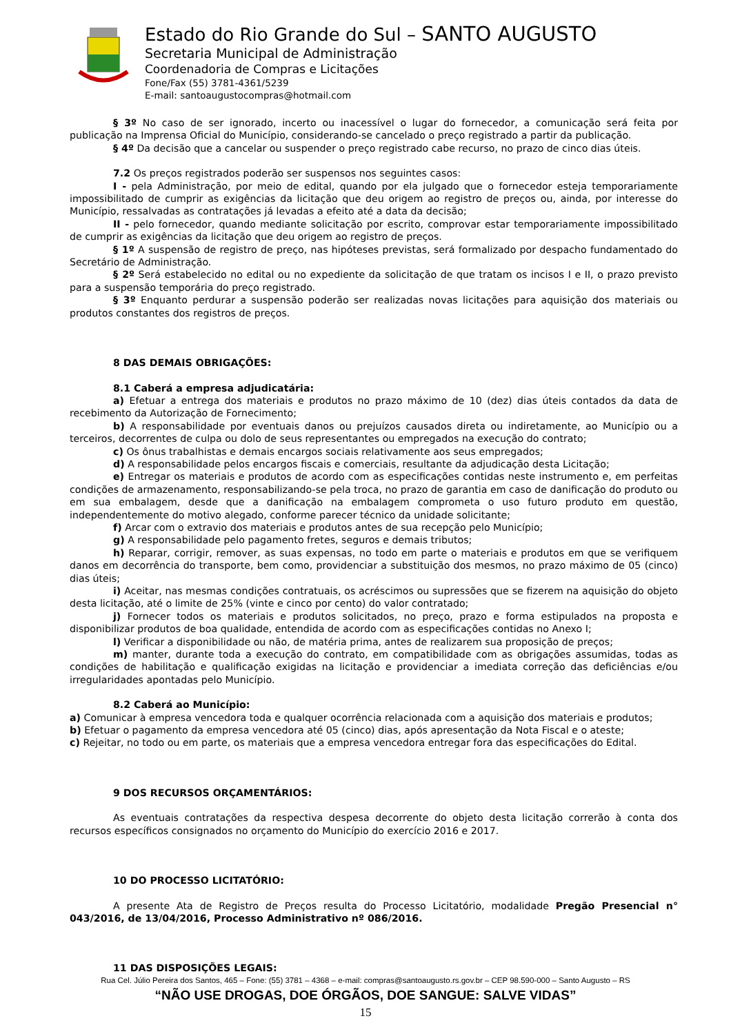Estado do Rio Grande do Sul – SANTO AUGUSTO
Secretaria Municipal de Administração
Coordenadoria de Compras e Licitações
Fone/Fax (55) 3781-4361/5239
E-mail: santoaugustocompras@hotmail.com
§ 3º No caso de ser ignorado, incerto ou inacessível o lugar do fornecedor, a comunicação será feita por publicação na Imprensa Oficial do Município, considerando-se cancelado o preço registrado a partir da publicação.
§ 4º Da decisão que a cancelar ou suspender o preço registrado cabe recurso, no prazo de cinco dias úteis.
7.2 Os preços registrados poderão ser suspensos nos seguintes casos:
I - pela Administração, por meio de edital, quando por ela julgado que o fornecedor esteja temporariamente impossibilitado de cumprir as exigências da licitação que deu origem ao registro de preços ou, ainda, por interesse do Município, ressalvadas as contratações já levadas a efeito até a data da decisão;
II - pelo fornecedor, quando mediante solicitação por escrito, comprovar estar temporariamente impossibilitado de cumprir as exigências da licitação que deu origem ao registro de preços.
§ 1º A suspensão de registro de preço, nas hipóteses previstas, será formalizado por despacho fundamentado do Secretário de Administração.
§ 2º Será estabelecido no edital ou no expediente da solicitação de que tratam os incisos I e II, o prazo previsto para a suspensão temporária do preço registrado.
§ 3º Enquanto perdurar a suspensão poderão ser realizadas novas licitações para aquisição dos materiais ou produtos constantes dos registros de preços.
8 DAS DEMAIS OBRIGAÇÕES:
8.1 Caberá a empresa adjudicatária:
a) Efetuar a entrega dos materiais e produtos no prazo máximo de 10 (dez) dias úteis contados da data de recebimento da Autorização de Fornecimento;
b) A responsabilidade por eventuais danos ou prejuízos causados direta ou indiretamente, ao Município ou a terceiros, decorrentes de culpa ou dolo de seus representantes ou empregados na execução do contrato;
c) Os ônus trabalhistas e demais encargos sociais relativamente aos seus empregados;
d) A responsabilidade pelos encargos fiscais e comerciais, resultante da adjudicação desta Licitação;
e) Entregar os materiais e produtos de acordo com as especificações contidas neste instrumento e, em perfeitas condições de armazenamento, responsabilizando-se pela troca, no prazo de garantia em caso de danificação do produto ou em sua embalagem, desde que a danificação na embalagem comprometa o uso futuro produto em questão, independentemente do motivo alegado, conforme parecer técnico da unidade solicitante;
f) Arcar com o extravio dos materiais e produtos antes de sua recepção pelo Município;
g) A responsabilidade pelo pagamento fretes, seguros e demais tributos;
h) Reparar, corrigir, remover, as suas expensas, no todo em parte o materiais e produtos em que se verifiquem danos em decorrência do transporte, bem como, providenciar a substituição dos mesmos, no prazo máximo de 05 (cinco) dias úteis;
i) Aceitar, nas mesmas condições contratuais, os acréscimos ou supressões que se fizerem na aquisição do objeto desta licitação, até o limite de 25% (vinte e cinco por cento) do valor contratado;
j) Fornecer todos os materiais e produtos solicitados, no preço, prazo e forma estipulados na proposta e disponibilizar produtos de boa qualidade, entendida de acordo com as especificações contidas no Anexo I;
l) Verificar a disponibilidade ou não, de matéria prima, antes de realizarem sua proposição de preços;
m) manter, durante toda a execução do contrato, em compatibilidade com as obrigações assumidas, todas as condições de habilitação e qualificação exigidas na licitação e providenciar a imediata correção das deficiências e/ou irregularidades apontadas pelo Município.
8.2 Caberá ao Município:
a) Comunicar à empresa vencedora toda e qualquer ocorrência relacionada com a aquisição dos materiais e produtos;
b) Efetuar o pagamento da empresa vencedora até 05 (cinco) dias, após apresentação da Nota Fiscal e o ateste;
c) Rejeitar, no todo ou em parte, os materiais que a empresa vencedora entregar fora das especificações do Edital.
9 DOS RECURSOS ORÇAMENTÁRIOS:
As eventuais contratações da respectiva despesa decorrente do objeto desta licitação correrão à conta dos recursos específicos consignados no orçamento do Município do exercício 2016 e 2017.
10 DO PROCESSO LICITATÓRIO:
A presente Ata de Registro de Preços resulta do Processo Licitatório, modalidade Pregão Presencial n° 043/2016, de 13/04/2016, Processo Administrativo nº 086/2016.
11 DAS DISPOSIÇÕES LEGAIS:
Rua Cel. Júlio Pereira dos Santos, 465 – Fone: (55) 3781 – 4368 – e-mail: compras@santoaugusto.rs.gov.br – CEP 98.590-000 – Santo Augusto – RS
“NÃO USE DROGAS, DOE ÓRGÃOS, DOE SANGUE: SALVE VIDAS”
15